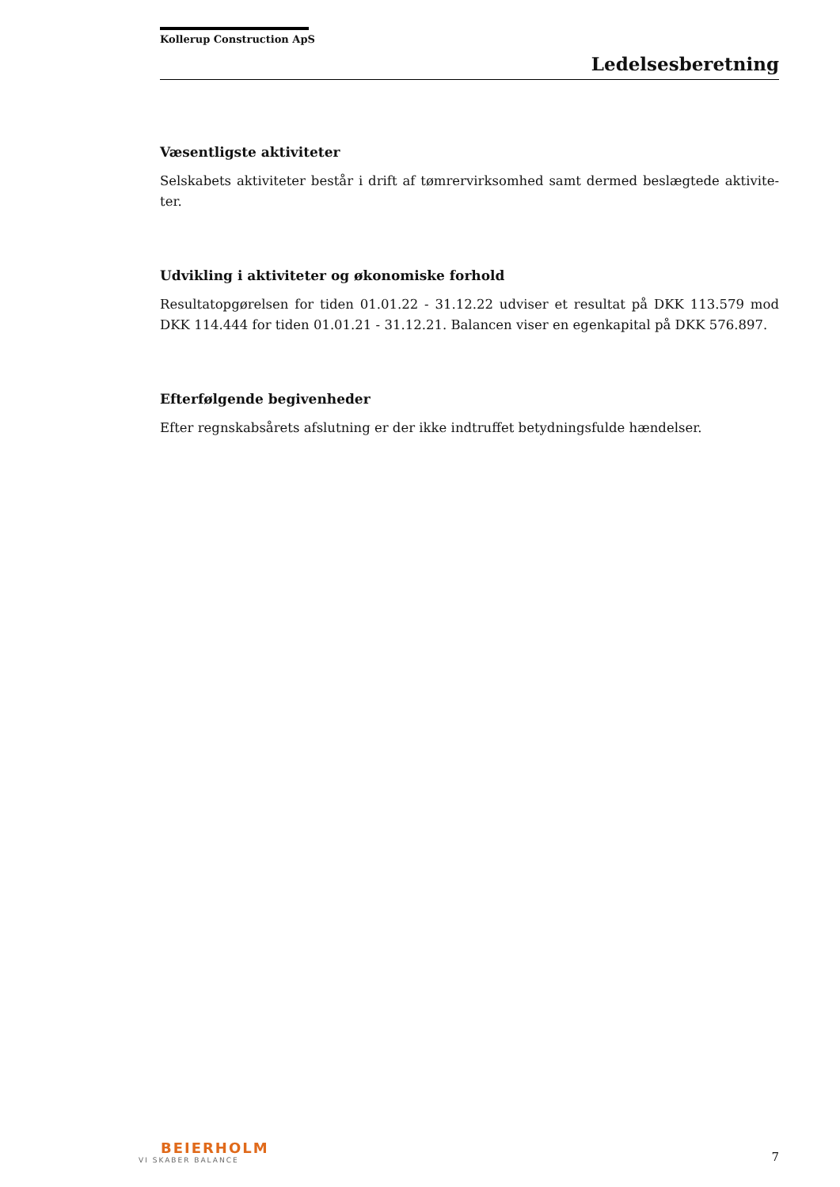Kollerup Construction ApS
Ledelsesberetning
Væsentligste aktiviteter
Selskabets aktiviteter består i drift af tømrervirksomhed samt dermed beslægtede aktivite-ter.
Udvikling i aktiviteter og økonomiske forhold
Resultatopgørelsen for tiden 01.01.22 - 31.12.22 udviser et resultat på DKK 113.579 mod DKK 114.444 for tiden 01.01.21 - 31.12.21. Balancen viser en egenkapital på DKK 576.897.
Efterfølgende begivenheder
Efter regnskabsårets afslutning er der ikke indtruffet betydningsfulde hændelser.
BEIERHOLM
VI SKABER BALANCE
7